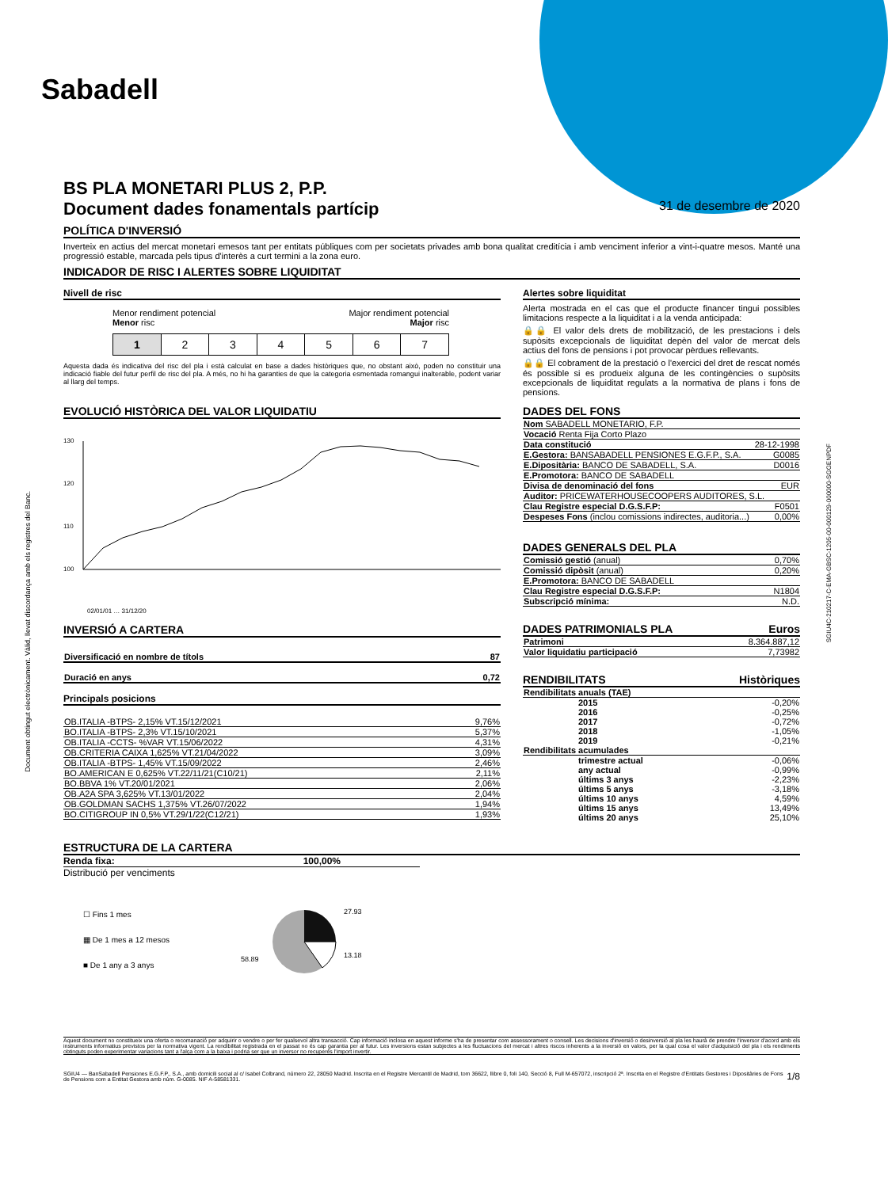Sabadell
Document obtingut electrònicament. Vàlid, llevat discordança amb els registres del Banc.
SGIU4C-210217-C-EMA-GBSC-1205-00-000129-000000-SGGENPDF
BS PLA MONETARI PLUS 2, P.P.
Document dades fonamentals partícip
31 de desembre de 2020
POLÍTICA D'INVERSIÓ
Inverteix en actius del mercat monetari emesos tant per entitats públiques com per societats privades amb bona qualitat creditícia i amb venciment inferior a vint-i-quatre mesos. Manté una progressió estable, marcada pels tipus d'interès a curt termini a la zona euro.
INDICADOR DE RISC I ALERTES SOBRE LIQUIDITAT
Nivell de risc
Menor rendiment potencial
Menor risc Major rendiment potencial
Major risc
| 1 | 2 | 3 | 4 | 5 | 6 | 7 |
Aquesta dada és indicativa del risc del pla i està calculat en base a dades històriques que, no obstant això, poden no constituir una indicació fiable del futur perfil de risc del pla. A més, no hi ha garanties de que la categoria esmentada romangui inalterable, podent variar al llarg del temps.
Alertes sobre liquiditat
Alerta mostrada en el cas que el producte financer tingui possibles limitacions respecte a la liquiditat i a la venda anticipada:
🔒🔒 El valor dels drets de mobilització, de les prestacions i dels supòsits excepcionals de liquiditat depèn del valor de mercat dels actius del fons de pensions i pot provocar pèrdues rellevants.
🔒🔒 El cobrament de la prestació o l'exercici del dret de rescat només és possible si es produeix alguna de les contingències o supòsits excepcionals de liquiditat regulats a la normativa de plans i fons de pensions.
EVOLUCIÓ HISTÒRICA DEL VALOR LIQUIDATIU
130
120
110
100
02/01/01 … 31/12/20
INVERSIÓ A CARTERA
| Diversificació en nombre de títols | 87 |
| Duració en anys | 0,72 |
Principals posicions
| OB.ITALIA -BTPS- 2,15% VT.15/12/2021 | 9,76% |
| BO.ITALIA -BTPS- 2,3% VT.15/10/2021 | 5,37% |
| OB.ITALIA -CCTS- %VAR VT.15/06/2022 | 4,31% |
| OB.CRITERIA CAIXA 1,625% VT.21/04/2022 | 3,09% |
| OB.ITALIA -BTPS- 1,45% VT.15/09/2022 | 2,46% |
| BO.AMERICAN E 0,625% VT.22/11/21(C10/21) | 2,11% |
| BO.BBVA 1% VT.20/01/2021 | 2,06% |
| OB.A2A SPA 3,625% VT.13/01/2022 | 2,04% |
| OB.GOLDMAN SACHS 1,375% VT.26/07/2022 | 1,94% |
| BO.CITIGROUP IN 0,5% VT.29/1/22(C12/21) | 1,93% |
DADES DEL FONS
| Nom SABADELL MONETARIO, F.P. | |
| Vocació Renta Fija Corto Plazo | |
| Data constitució | 28-12-1998 |
| E.Gestora: BANSABADELL PENSIONES E.G.F.P., S.A. | G0085 |
| E.Dipositària: BANCO DE SABADELL, S.A. | D0016 |
| E.Promotora: BANCO DE SABADELL | |
| Divisa de denominació del fons | EUR |
| Auditor: PRICEWATERHOUSECOOPERS AUDITORES, S.L. | |
| Clau Registre especial D.G.S.F.P: | F0501 |
| Despeses Fons (inclou comissions indirectes, auditoria...) | 0,00% |
DADES GENERALS DEL PLA
| Comissió gestió (anual) | 0,70% |
| Comissió dipòsit (anual) | 0,20% |
| E.Promotora: BANCO DE SABADELL | |
| Clau Registre especial D.G.S.F.P: | N1804 |
| Subscripció mínima: | N.D. |
DADES PATRIMONIALS PLA Euros
| Patrimoni | 8.364.887,12 |
| Valor liquidatiu participació | 7,73982 |
RENDIBILITATS Històriques
| Rendibilitats anuals (TAE) | |
| 2015 | -0,20% |
| 2016 | -0,25% |
| 2017 | -0,72% |
| 2018 | -1,05% |
| 2019 | -0,21% |
| Rendibilitats acumulades | |
| trimestre actual | -0,06% |
| any actual | -0,99% |
| últims 3 anys | -2,23% |
| últims 5 anys | -3,18% |
| últims 10 anys | 4,59% |
| últims 15 anys | 13,49% |
| últims 20 anys | 25,10% |
ESTRUCTURA DE LA CARTERA
Renda fixa: 100,00%
Distribució per venciments
☐ Fins 1 mes
▦ De 1 mes a 12 mesos
■ De 1 any a 3 anys
27.93
13.18
58.89
Aquest document no constitueix una oferta o recomanació per adquirir o vendre o per fer qualsevol altra transacció. Cap informació inclosa en aquest informe s'ha de presentar com assessorament o consell. Les decisions d'inversió o desinversió al pla les haurà de prendre l'inversor d'acord amb els instruments informatius previstos per la normativa vigent. La rendibilitat registrada en el passat no és cap garantia per al futur. Les inversions estan subjectes a les fluctuacions del mercat i altres riscos inherents a la inversió en valors, per la qual cosa el valor d'adquisició del pla i els rendiments obtinguts poden experimentar variacions tant a l'alça com a la baixa i podria ser que un inversor no recuperés l'import invertir.
SGIU4 — BanSabadell Pensiones E.G.F.P., S.A., amb domicili social al c/ Isabel Colbrand, número 22, 28050 Madrid. Inscrita en el Registre Mercantil de Madrid, tom 36622, llibre 0, foli 140, Secció 8, Full M-657072, inscripció 2ª. Inscrita en el Registre d'Entitats Gestores i Dipositàries de Fons de Pensions com a Entitat Gestora amb núm. G-0085. NIF A-58581331. 1/8